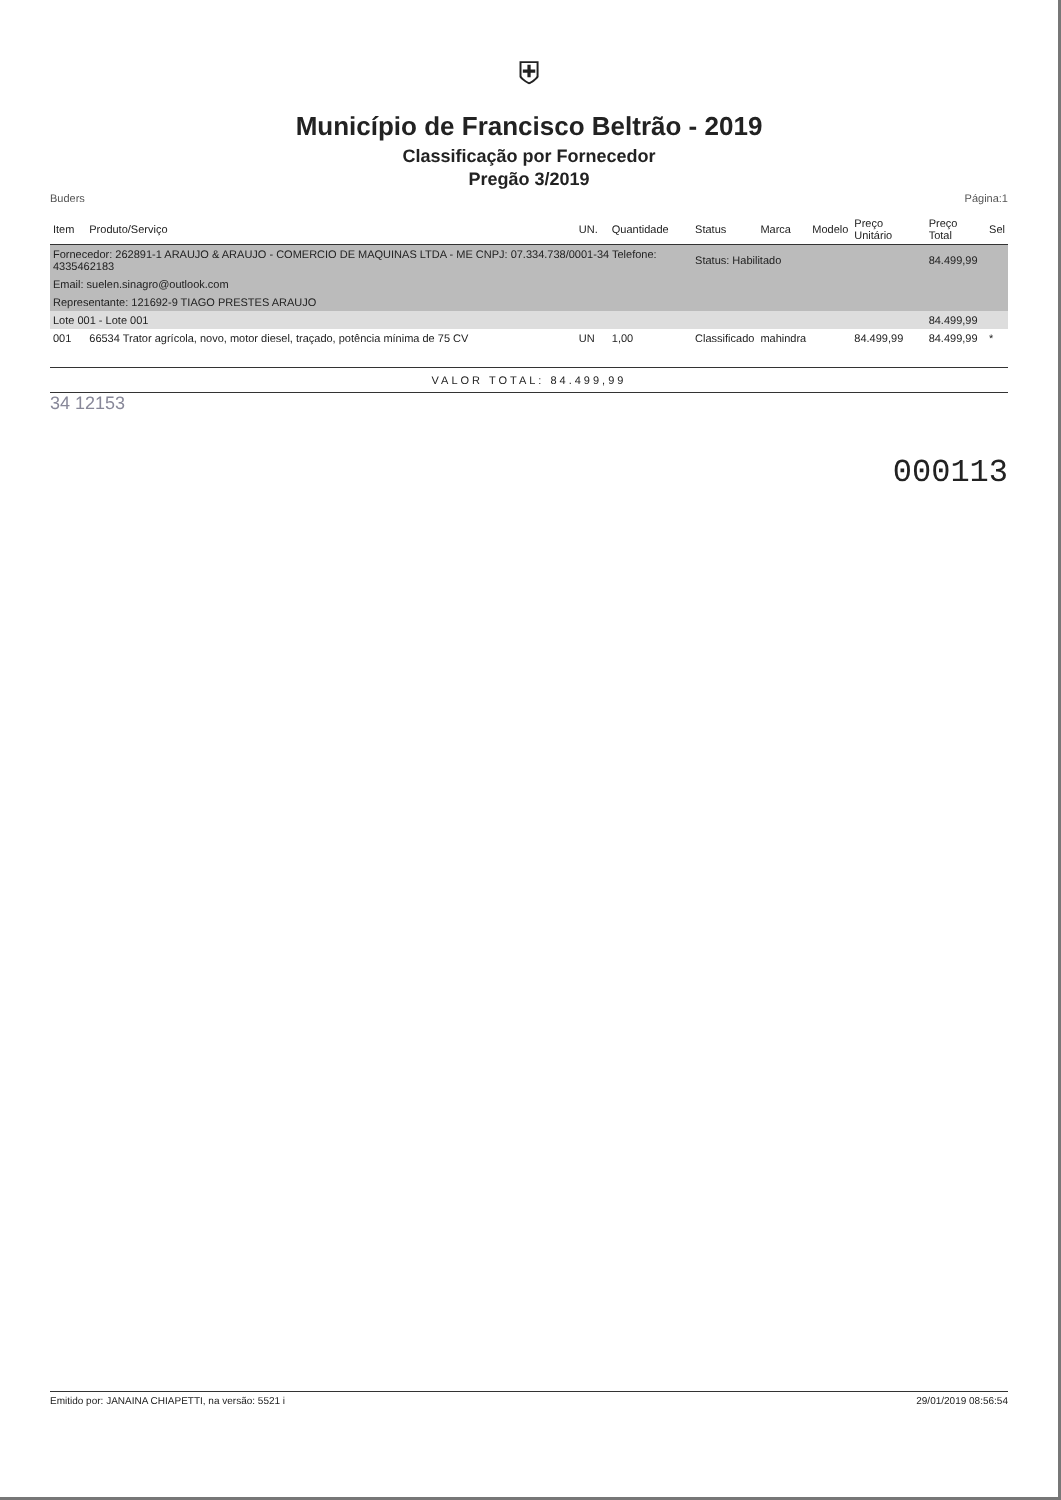⛨
Município de Francisco Beltrão - 2019
Classificação por Fornecedor
Pregão 3/2019
Buders Página:1
| Item | Produto/Serviço | UN. | Quantidade | Status | Marca | Modelo | Preço Unitário | Preço Total | Sel |
| --- | --- | --- | --- | --- | --- | --- | --- | --- | --- |
| Fornecedor: 262891-1 ARAUJO & ARAUJO - COMERCIO DE MAQUINAS LTDA - ME CNPJ: 07.334.738/0001-34 Telefone: 4335462183 | | | | Status: Habilitado | | | | 84.499,99 | |
| Email: suelen.sinagro@outlook.com | | | | | | | | | |
| Representante: 121692-9 TIAGO PRESTES ARAUJO | | | | | | | | | |
| Lote 001 - Lote 001 | | | | | | | | 84.499,99 | |
| 001 | 66534 Trator agrícola, novo, motor diesel, traçado, potência mínima de 75 CV | UN | 1,00 | Classificado | mahindra | | 84.499,99 | 84.499,99 | * |
VALOR TOTAL: 84.499,99
34 12153
000113
Emitido por: JANAINA CHIAPETTI, na versão: 5521 i 29/01/2019 08:56:54